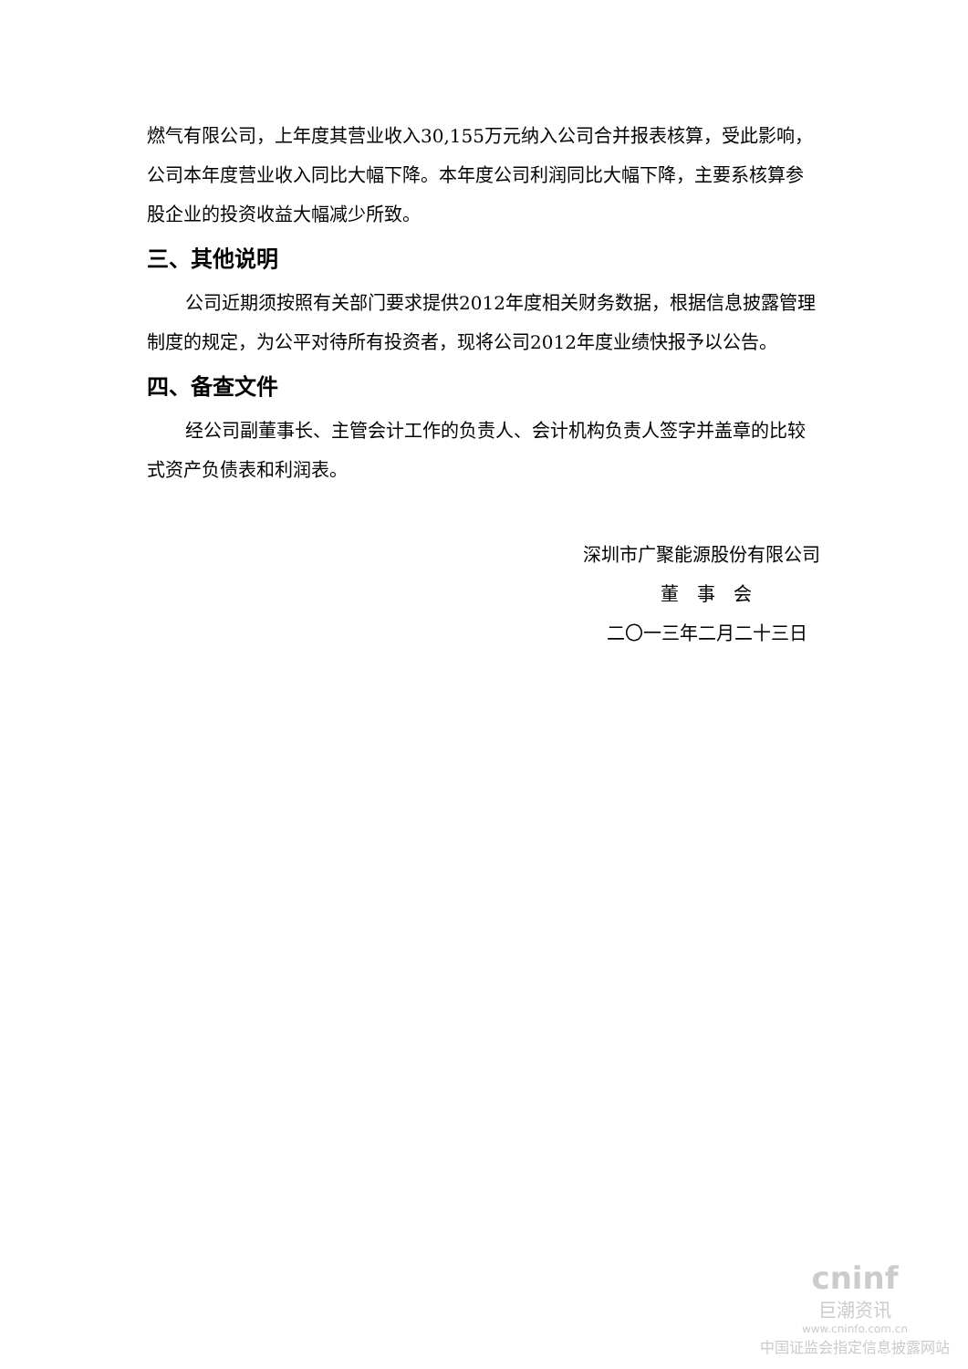燃气有限公司，上年度其营业收入30,155万元纳入公司合并报表核算，受此影响，公司本年度营业收入同比大幅下降。本年度公司利润同比大幅下降，主要系核算参股企业的投资收益大幅减少所致。
三、其他说明
公司近期须按照有关部门要求提供2012年度相关财务数据，根据信息披露管理制度的规定，为公平对待所有投资者，现将公司2012年度业绩快报予以公告。
四、备查文件
经公司副董事长、主管会计工作的负责人、会计机构负责人签字并盖章的比较式资产负债表和利润表。
深圳市广聚能源股份有限公司
董　事　会
二〇一三年二月二十三日
cninf
巨潮资讯
www.cninfo.com.cn
中国证监会指定信息披露网站